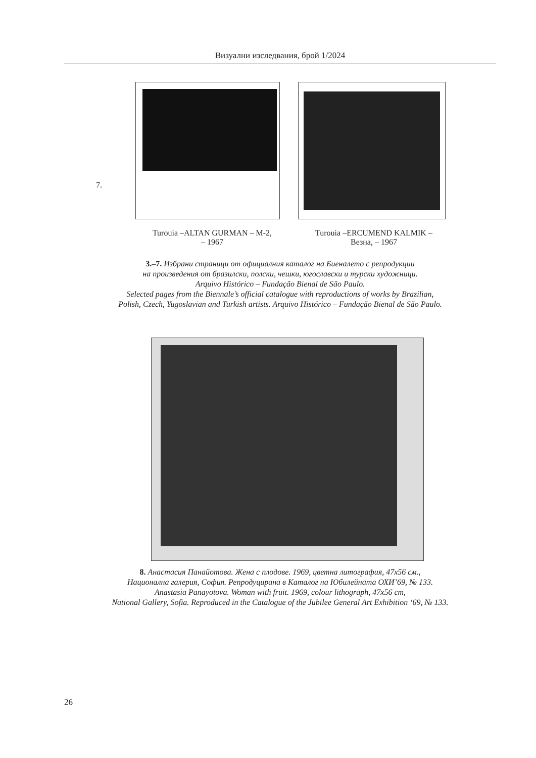Визуални изследвания, брой 1/2024
7.
Turouia –ALTAN GURMAN – M-2,
– 1967
Turouia –ERCUMEND KALMIK –
Везна, – 1967
3.–7. Избрани страници от официалния каталог на Биеналето с репродукции
на произведения от бразилски, полски, чешки, югославски и турски художници.
Arquivo Histórico – Fundação Bienal de São Paulo.
Selected pages from the Biennale’s official catalogue with reproductions of works by Brazilian,
Polish, Czech, Yugoslavian and Turkish artists. Arquivo Histórico – Fundação Bienal de São Paulo.
8. Анастасия Панайотова. Жена с плодове. 1969, цветна литография, 47х56 см.,
Национална галерия, София. Репродуцирана в Каталог на Юбилейната ОХИ’69, № 133.
Anastasia Panayotova. Woman with fruit. 1969, colour lithograph, 47x56 cm,
National Gallery, Sofia. Reproduced in the Catalogue of the Jubilee General Art Exhibition ‘69, № 133.
26